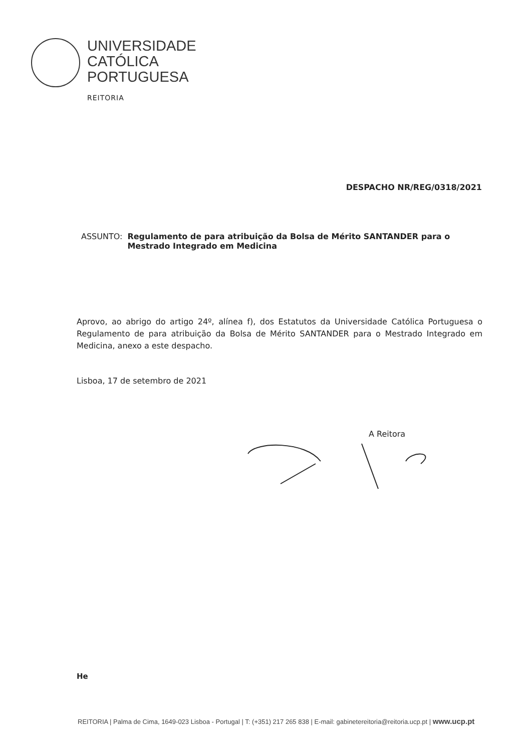UNIVERSIDADE
CATÓLICA
PORTUGUESA
REITORIA
DESPACHO NR/REG/0318/2021
ASSUNTO: Regulamento de para atribuição da Bolsa de Mérito SANTANDER para o Mestrado Integrado em Medicina
Aprovo, ao abrigo do artigo 24º, alínea f), dos Estatutos da Universidade Católica Portuguesa o Regulamento de para atribuição da Bolsa de Mérito SANTANDER para o Mestrado Integrado em Medicina, anexo a este despacho.
Lisboa, 17 de setembro de 2021
A Reitora
He
REITORIA | Palma de Cima, 1649-023 Lisboa - Portugal | T: (+351) 217 265 838 | E-mail: gabinetereitoria@reitoria.ucp.pt | www.ucp.pt